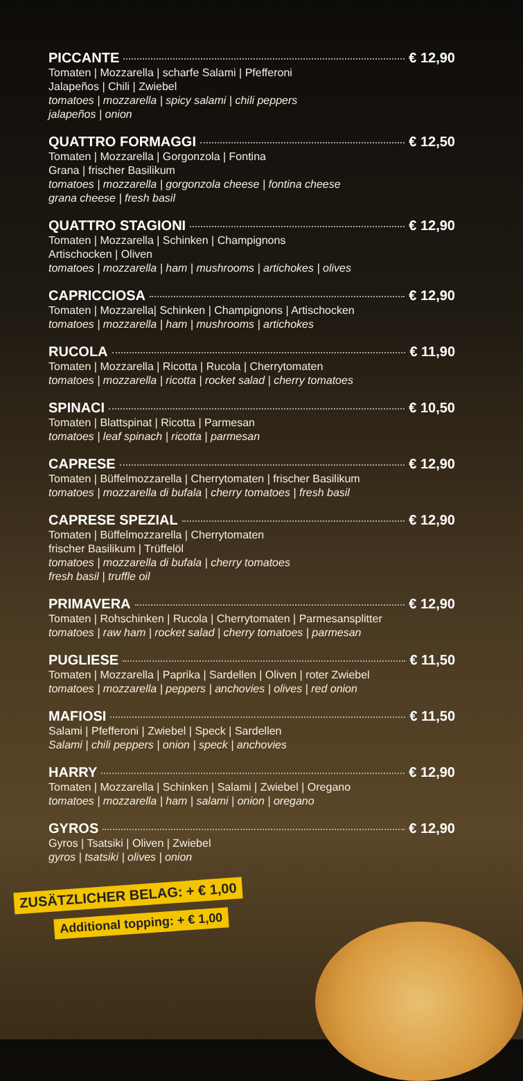PICCANTE € 12,90
Tomaten | Mozzarella | scharfe Salami | Pfefferoni
Jalapeños | Chili | Zwiebel
tomatoes | mozzarella | spicy salami | chili peppers
jalapeños | onion
QUATTRO FORMAGGI € 12,50
Tomaten | Mozzarella | Gorgonzola | Fontina
Grana | frischer Basilikum
tomatoes | mozzarella | gorgonzola cheese | fontina cheese
grana cheese | fresh basil
QUATTRO STAGIONI € 12,90
Tomaten | Mozzarella | Schinken | Champignons
Artischocken | Oliven
tomatoes | mozzarella | ham | mushrooms | artichokes | olives
CAPRICCIOSA € 12,90
Tomaten | Mozzarella| Schinken | Champignons | Artischocken
tomatoes | mozzarella | ham | mushrooms | artichokes
RUCOLA € 11,90
Tomaten | Mozzarella | Ricotta | Rucola | Cherrytomaten
tomatoes | mozzarella | ricotta | rocket salad | cherry tomatoes
SPINACI € 10,50
Tomaten | Blattspinat | Ricotta | Parmesan
tomatoes | leaf spinach | ricotta | parmesan
CAPRESE € 12,90
Tomaten | Büffelmozzarella | Cherrytomaten | frischer Basilikum
tomatoes | mozzarella di bufala | cherry tomatoes | fresh basil
CAPRESE SPEZIAL € 12,90
Tomaten | Büffelmozzarella | Cherrytomaten
frischer Basilikum | Trüffelöl
tomatoes | mozzarella di bufala | cherry tomatoes
fresh basil | truffle oil
PRIMAVERA € 12,90
Tomaten | Rohschinken | Rucola | Cherrytomaten | Parmesansplitter
tomatoes | raw ham | rocket salad | cherry tomatoes | parmesan
PUGLIESE € 11,50
Tomaten | Mozzarella | Paprika | Sardellen | Oliven | roter Zwiebel
tomatoes | mozzarella | peppers | anchovies | olives | red onion
MAFIOSI € 11,50
Salami | Pfefferoni | Zwiebel | Speck | Sardellen
Salami | chili peppers | onion | speck | anchovies
HARRY € 12,90
Tomaten | Mozzarella | Schinken | Salami | Zwiebel | Oregano
tomatoes | mozzarella | ham | salami | onion | oregano
GYROS € 12,90
Gyros | Tsatsiki | Oliven | Zwiebel
gyros | tsatsiki | olives | onion
ZUSÄTZLICHER BELAG: + € 1,00
Additional topping: + € 1,00